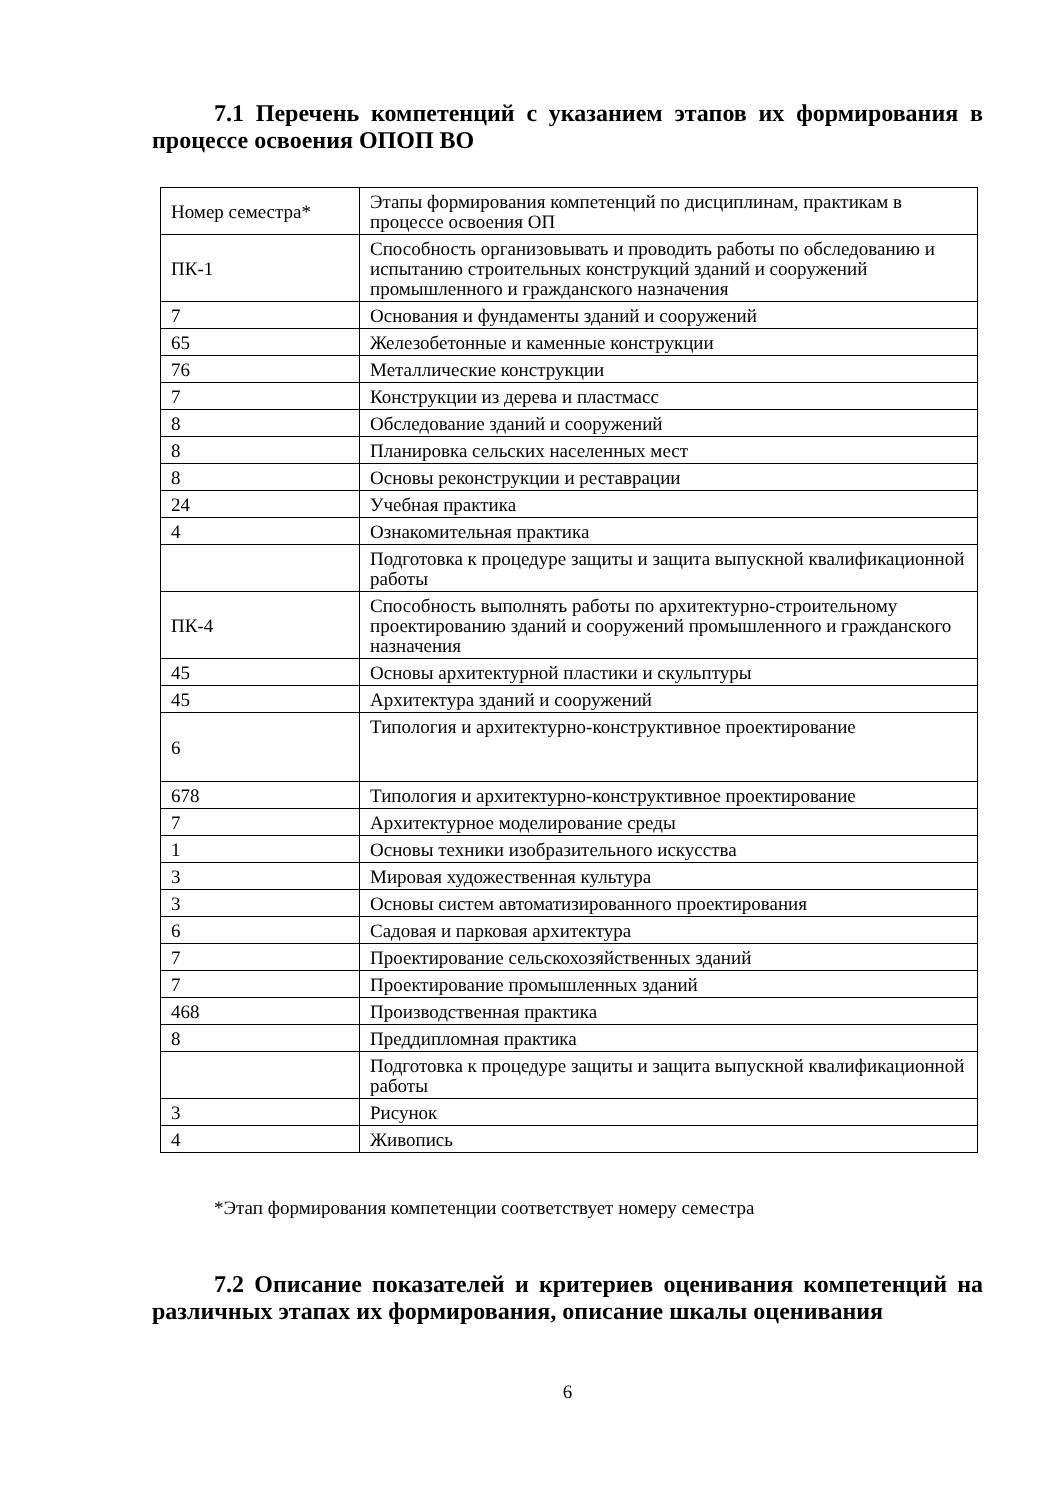7.1 Перечень компетенций с указанием этапов их формирования в процессе освоения ОПОП ВО
| Номер семестра* | Этапы формирования компетенций по дисциплинам, практикам в процессе освоения ОП |
| ПК-1 | Способность организовывать и проводить работы по обследованию и испытанию строительных конструкций зданий и сооружений промышленного и гражданского назначения |
| 7 | Основания и фундаменты зданий и сооружений |
| 65 | Железобетонные и каменные конструкции |
| 76 | Металлические конструкции |
| 7 | Конструкции из дерева и пластмасс |
| 8 | Обследование зданий и сооружений |
| 8 | Планировка сельских населенных мест |
| 8 | Основы реконструкции и реставрации |
| 24 | Учебная практика |
| 4 | Ознакомительная практика |
| | Подготовка к процедуре защиты и защита выпускной квалификационной работы |
| ПК-4 | Способность выполнять работы по архитектурно-строительному проектированию зданий и сооружений промышленного и гражданского назначения |
| 45 | Основы архитектурной пластики и скульптуры |
| 45 | Архитектура зданий и сооружений |
| 6 | Типология и архитектурно-конструктивное проектирование |
| 678 | Типология и архитектурно-конструктивное проектирование |
| 7 | Архитектурное моделирование среды |
| 1 | Основы техники изобразительного искусства |
| 3 | Мировая художественная культура |
| 3 | Основы систем автоматизированного проектирования |
| 6 | Садовая и парковая архитектура |
| 7 | Проектирование сельскохозяйственных зданий |
| 7 | Проектирование промышленных зданий |
| 468 | Производственная практика |
| 8 | Преддипломная практика |
| | Подготовка к процедуре защиты и защита выпускной квалификационной работы |
| 3 | Рисунок |
| 4 | Живопись |
*Этап формирования компетенции соответствует номеру семестра
7.2 Описание показателей и критериев оценивания компетенций на различных этапах их формирования, описание шкалы оценивания
6